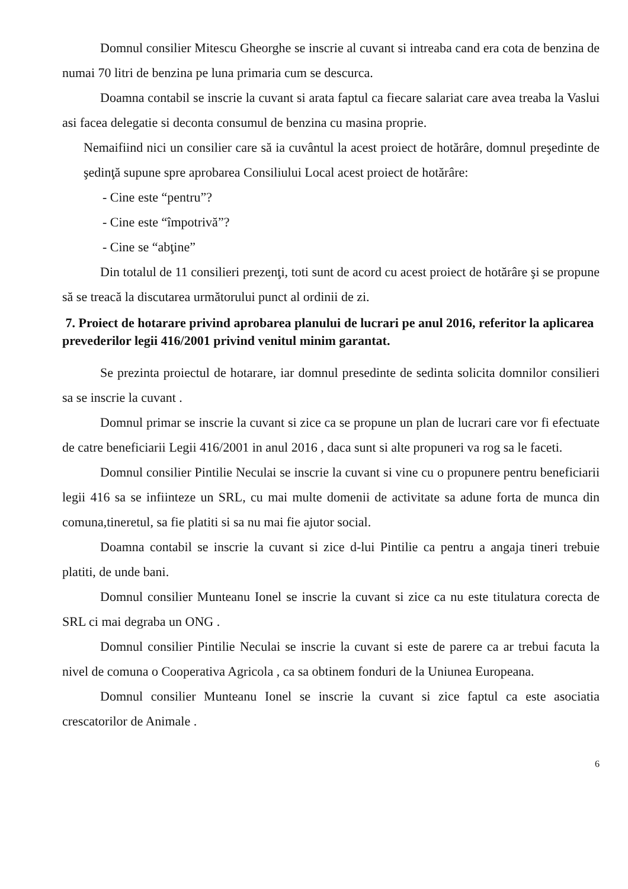Domnul consilier Mitescu Gheorghe se inscrie al cuvant si intreaba cand era cota de benzina de numai 70 litri de benzina pe luna primaria cum se descurca.
Doamna contabil se inscrie la cuvant si arata faptul ca fiecare salariat care avea treaba la Vaslui asi facea delegatie si deconta consumul de benzina cu masina proprie.
Nemaifiind nici un consilier care să ia cuvântul la acest proiect de hotărâre, domnul preşedinte de şedinţă supune spre aprobarea Consiliului Local acest proiect de hotărâre:
- Cine este “pentru”?
- Cine este “împotrivă”?
- Cine se “abţine”
Din totalul de 11 consilieri prezenţi, toti sunt de acord cu acest proiect de hotărâre şi se propune să se treacă la discutarea următorului punct al ordinii de zi.
7. Proiect de hotarare privind aprobarea planului de lucrari pe anul 2016, referitor la aplicarea prevederilor legii 416/2001 privind venitul minim garantat.
Se prezinta proiectul de hotarare, iar domnul presedinte de sedinta solicita domnilor consilieri sa se inscrie la cuvant .
Domnul primar se inscrie la cuvant si zice ca se propune un plan de lucrari care vor fi efectuate de catre beneficiarii Legii 416/2001 in anul 2016 , daca sunt si alte propuneri va rog sa le faceti.
Domnul consilier Pintilie Neculai se inscrie la cuvant si vine cu o propunere pentru beneficiarii legii 416 sa se infiinteze un SRL, cu mai multe domenii de activitate sa adune forta de munca din comuna,tineretul, sa fie platiti si sa nu mai fie ajutor social.
Doamna contabil se inscrie la cuvant si zice d-lui Pintilie ca pentru a angaja tineri trebuie platiti, de unde bani.
Domnul consilier Munteanu Ionel se inscrie la cuvant si zice ca nu este titulatura corecta de SRL ci mai degraba un ONG .
Domnul consilier Pintilie Neculai se inscrie la cuvant si este de parere ca ar trebui facuta la nivel de comuna o Cooperativa Agricola , ca sa obtinem fonduri de la Uniunea Europeana.
Domnul consilier Munteanu Ionel se inscrie la cuvant si zice faptul ca este asociatia crescatorilor de Animale .
6